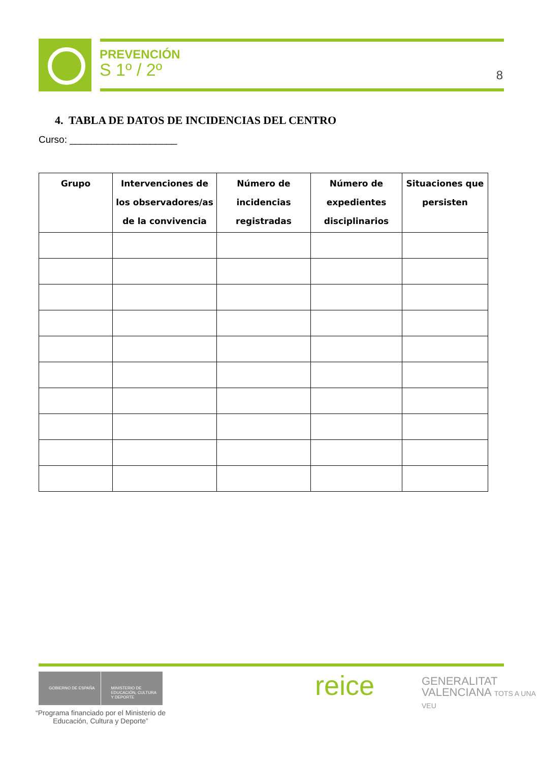PREVENCIÓN
S 1º / 2º
8
4. TABLA DE DATOS DE INCIDENCIAS DEL CENTRO
Curso: ____________________
| Grupo | Intervenciones de los observadores/as de la convivencia | Número de incidencias registradas | Número de expedientes disciplinarios | Situaciones que persisten |
| --- | --- | --- | --- | --- |
GOBIERNO DE ESPAÑA MINISTERIO DE EDUCACIÓN, CULTURA Y DEPORTE
“Programa financiado por el Ministerio de Educación, Cultura y Deporte”
reice
GENERALITAT
VALENCIANA TOTS A UNA VEU